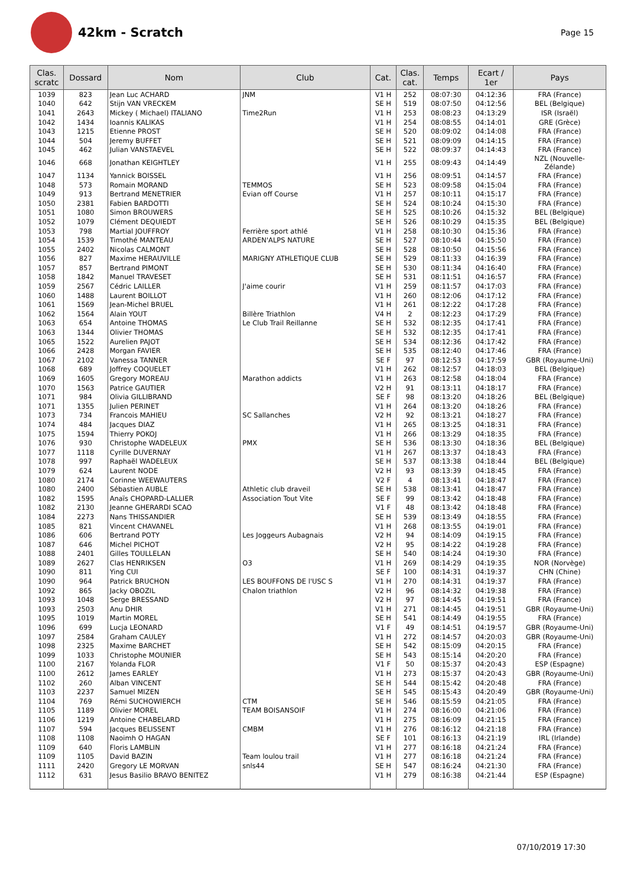42km - Scratch
Page 15
| Clas. scratc | Dossard | Nom | Club | Cat. | Clas. cat. | Temps | Ecart / 1er | Pays |
| --- | --- | --- | --- | --- | --- | --- | --- | --- |
| 1039 | 823 | Jean Luc ACHARD | JNM | V1 H | 252 | 08:07:30 | 04:12:36 | FRA (France) |
| 1040 | 642 | Stijn VAN VRECKEM | | SE H | 519 | 08:07:50 | 04:12:56 | BEL (Belgique) |
| 1041 | 2643 | Mickey ( Michael) ITALIANO | Time2Run | V1 H | 253 | 08:08:23 | 04:13:29 | ISR (Israël) |
| 1042 | 1434 | Ioannis KALIKAS | | V1 H | 254 | 08:08:55 | 04:14:01 | GRE (Grèce) |
| 1043 | 1215 | Etienne PROST | | SE H | 520 | 08:09:02 | 04:14:08 | FRA (France) |
| 1044 | 504 | Jeremy BUFFET | | SE H | 521 | 08:09:09 | 04:14:15 | FRA (France) |
| 1045 | 462 | Julian VANSTAEVEL | | SE H | 522 | 08:09:37 | 04:14:43 | FRA (France) |
| 1046 | 668 | Jonathan KEIGHTLEY | | V1 H | 255 | 08:09:43 | 04:14:49 | NZL (Nouvelle- Zélande) |
| 1047 | 1134 | Yannick BOISSEL | | V1 H | 256 | 08:09:51 | 04:14:57 | FRA (France) |
| 1048 | 573 | Romain MORAND | TEMMOS | SE H | 523 | 08:09:58 | 04:15:04 | FRA (France) |
| 1049 | 913 | Bertrand MENETRIER | Evian off Course | V1 H | 257 | 08:10:11 | 04:15:17 | FRA (France) |
| 1050 | 2381 | Fabien BARDOTTI | | SE H | 524 | 08:10:24 | 04:15:30 | FRA (France) |
| 1051 | 1080 | Simon BROUWERS | | SE H | 525 | 08:10:26 | 04:15:32 | BEL (Belgique) |
| 1052 | 1079 | Clément DEQUIEDT | | SE H | 526 | 08:10:29 | 04:15:35 | BEL (Belgique) |
| 1053 | 798 | Martial JOUFFROY | Ferrière sport athlé | V1 H | 258 | 08:10:30 | 04:15:36 | FRA (France) |
| 1054 | 1539 | Timothé MANTEAU | ARDEN'ALPS NATURE | SE H | 527 | 08:10:44 | 04:15:50 | FRA (France) |
| 1055 | 2402 | Nicolas CALMONT | | SE H | 528 | 08:10:50 | 04:15:56 | FRA (France) |
| 1056 | 827 | Maxime HERAUVILLE | MARIGNY ATHLETIQUE CLUB | SE H | 529 | 08:11:33 | 04:16:39 | FRA (France) |
| 1057 | 857 | Bertrand PIMONT | | SE H | 530 | 08:11:34 | 04:16:40 | FRA (France) |
| 1058 | 1842 | Manuel TRAVESET | | SE H | 531 | 08:11:51 | 04:16:57 | FRA (France) |
| 1059 | 2567 | Cédric LAILLER | J'aime courir | V1 H | 259 | 08:11:57 | 04:17:03 | FRA (France) |
| 1060 | 1488 | Laurent BOILLOT | | V1 H | 260 | 08:12:06 | 04:17:12 | FRA (France) |
| 1061 | 1569 | Jean-Michel BRUEL | | V1 H | 261 | 08:12:22 | 04:17:28 | FRA (France) |
| 1062 | 1564 | Alain YOUT | Billère Triathlon | V4 H | 2 | 08:12:23 | 04:17:29 | FRA (France) |
| 1063 | 654 | Antoine THOMAS | Le Club Trail Reillanne | SE H | 532 | 08:12:35 | 04:17:41 | FRA (France) |
| 1063 | 1344 | Olivier THOMAS | | SE H | 532 | 08:12:35 | 04:17:41 | FRA (France) |
| 1065 | 1522 | Aurelien PAJOT | | SE H | 534 | 08:12:36 | 04:17:42 | FRA (France) |
| 1066 | 2428 | Morgan FAVIER | | SE H | 535 | 08:12:40 | 04:17:46 | FRA (France) |
| 1067 | 2102 | Vanessa TANNER | | SE F | 97 | 08:12:53 | 04:17:59 | GBR (Royaume-Uni) |
| 1068 | 689 | Joffrey COQUELET | | V1 H | 262 | 08:12:57 | 04:18:03 | BEL (Belgique) |
| 1069 | 1605 | Gregory MOREAU | Marathon addicts | V1 H | 263 | 08:12:58 | 04:18:04 | FRA (France) |
| 1070 | 1563 | Patrice GAUTIER | | V2 H | 91 | 08:13:11 | 04:18:17 | FRA (France) |
| 1071 | 984 | Olivia GILLIBRAND | | SE F | 98 | 08:13:20 | 04:18:26 | BEL (Belgique) |
| 1071 | 1355 | Julien PERINET | | V1 H | 264 | 08:13:20 | 04:18:26 | FRA (France) |
| 1073 | 734 | Francois MAHIEU | SC Sallanches | V2 H | 92 | 08:13:21 | 04:18:27 | FRA (France) |
| 1074 | 484 | Jacques DIAZ | | V1 H | 265 | 08:13:25 | 04:18:31 | FRA (France) |
| 1075 | 1594 | Thierry POKOJ | | V1 H | 266 | 08:13:29 | 04:18:35 | FRA (France) |
| 1076 | 930 | Christophe WADELEUX | PMX | SE H | 536 | 08:13:30 | 04:18:36 | BEL (Belgique) |
| 1077 | 1118 | Cyrille DUVERNAY | | V1 H | 267 | 08:13:37 | 04:18:43 | FRA (France) |
| 1078 | 997 | Raphaël WADELEUX | | SE H | 537 | 08:13:38 | 04:18:44 | BEL (Belgique) |
| 1079 | 624 | Laurent NODE | | V2 H | 93 | 08:13:39 | 04:18:45 | FRA (France) |
| 1080 | 2174 | Corinne WEEWAUTERS | | V2 F | 4 | 08:13:41 | 04:18:47 | FRA (France) |
| 1080 | 2400 | Sébastien AUBLE | Athletic club draveil | SE H | 538 | 08:13:41 | 04:18:47 | FRA (France) |
| 1082 | 1595 | Anaïs CHOPARD-LALLIER | Association Tout Vite | SE F | 99 | 08:13:42 | 04:18:48 | FRA (France) |
| 1082 | 2130 | Jeanne GHERARDI SCAO | | V1 F | 48 | 08:13:42 | 04:18:48 | FRA (France) |
| 1084 | 2273 | Nans THISSANDIER | | SE H | 539 | 08:13:49 | 04:18:55 | FRA (France) |
| 1085 | 821 | Vincent CHAVANEL | | V1 H | 268 | 08:13:55 | 04:19:01 | FRA (France) |
| 1086 | 606 | Bertrand POTY | Les Joggeurs Aubagnais | V2 H | 94 | 08:14:09 | 04:19:15 | FRA (France) |
| 1087 | 646 | Michel PICHOT | | V2 H | 95 | 08:14:22 | 04:19:28 | FRA (France) |
| 1088 | 2401 | Gilles TOULLELAN | | SE H | 540 | 08:14:24 | 04:19:30 | FRA (France) |
| 1089 | 2627 | Clas HENRIKSEN | O3 | V1 H | 269 | 08:14:29 | 04:19:35 | NOR (Norvège) |
| 1090 | 811 | Ying CUI | | SE F | 100 | 08:14:31 | 04:19:37 | CHN (Chine) |
| 1090 | 964 | Patrick BRUCHON | LES BOUFFONS DE l'USC S | V1 H | 270 | 08:14:31 | 04:19:37 | FRA (France) |
| 1092 | 865 | Jacky OBOZIL | Chalon triathlon | V2 H | 96 | 08:14:32 | 04:19:38 | FRA (France) |
| 1093 | 1048 | Serge BRESSAND | | V2 H | 97 | 08:14:45 | 04:19:51 | FRA (France) |
| 1093 | 2503 | Anu DHIR | | V1 H | 271 | 08:14:45 | 04:19:51 | GBR (Royaume-Uni) |
| 1095 | 1019 | Martin MOREL | | SE H | 541 | 08:14:49 | 04:19:55 | FRA (France) |
| 1096 | 699 | Lucja LEONARD | | V1 F | 49 | 08:14:51 | 04:19:57 | GBR (Royaume-Uni) |
| 1097 | 2584 | Graham CAULEY | | V1 H | 272 | 08:14:57 | 04:20:03 | GBR (Royaume-Uni) |
| 1098 | 2325 | Maxime BARCHET | | SE H | 542 | 08:15:09 | 04:20:15 | FRA (France) |
| 1099 | 1033 | Christophe MOUNIER | | SE H | 543 | 08:15:14 | 04:20:20 | FRA (France) |
| 1100 | 2167 | Yolanda FLOR | | V1 F | 50 | 08:15:37 | 04:20:43 | ESP (Espagne) |
| 1100 | 2612 | James EARLEY | | V1 H | 273 | 08:15:37 | 04:20:43 | GBR (Royaume-Uni) |
| 1102 | 260 | Alban VINCENT | | SE H | 544 | 08:15:42 | 04:20:48 | FRA (France) |
| 1103 | 2237 | Samuel MIZEN | | SE H | 545 | 08:15:43 | 04:20:49 | GBR (Royaume-Uni) |
| 1104 | 769 | Rémi SUCHOWIERCH | CTM | SE H | 546 | 08:15:59 | 04:21:05 | FRA (France) |
| 1105 | 1189 | Olivier MOREL | TEAM BOISANSOIF | V1 H | 274 | 08:16:00 | 04:21:06 | FRA (France) |
| 1106 | 1219 | Antoine CHABELARD | | V1 H | 275 | 08:16:09 | 04:21:15 | FRA (France) |
| 1107 | 594 | Jacques BELISSENT | CMBM | V1 H | 276 | 08:16:12 | 04:21:18 | FRA (France) |
| 1108 | 1108 | Naoimh O HAGAN | | SE F | 101 | 08:16:13 | 04:21:19 | IRL (Irlande) |
| 1109 | 640 | Floris LAMBLIN | | V1 H | 277 | 08:16:18 | 04:21:24 | FRA (France) |
| 1109 | 1105 | David BAZIN | Team loulou trail | V1 H | 277 | 08:16:18 | 04:21:24 | FRA (France) |
| 1111 | 2420 | Gregory LE MORVAN | snls44 | SE H | 547 | 08:16:24 | 04:21:30 | FRA (France) |
| 1112 | 631 | Jesus Basilio BRAVO BENITEZ | | V1 H | 279 | 08:16:38 | 04:21:44 | ESP (Espagne) |
07/10/2019 17:30